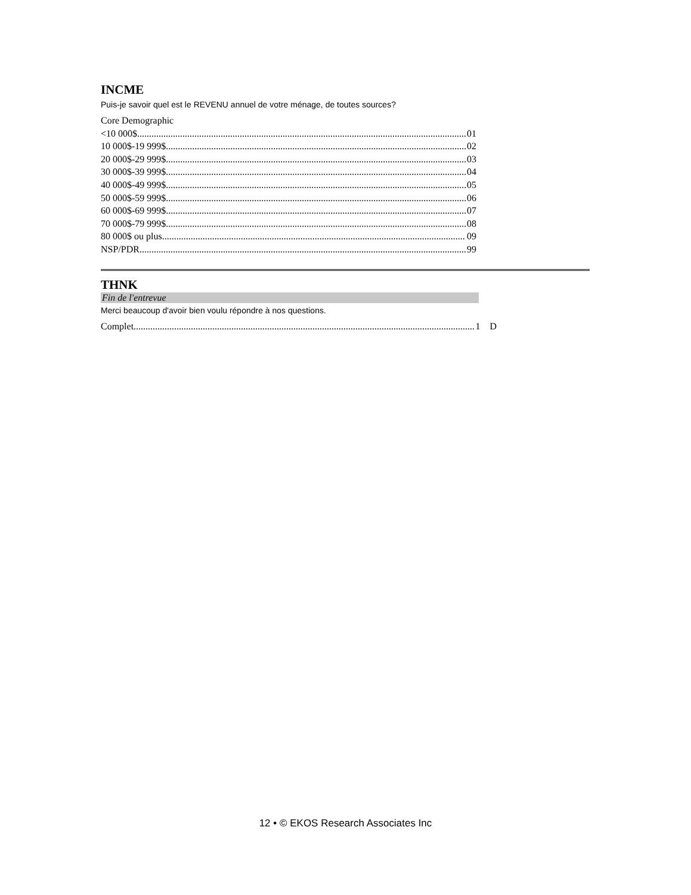INCME
Puis-je savoir quel est le REVENU annuel de votre ménage, de toutes sources?
Core Demographic
<10 000$ 01
10 000$-19 999$ 02
20 000$-29 999$ 03
30 000$-39 999$ 04
40 000$-49 999$ 05
50 000$-59 999$ 06
60 000$-69 999$ 07
70 000$-79 999$ 08
80 000$ ou plus 09
NSP/PDR 99
THNK
Fin de l'entrevue
Merci beaucoup d'avoir bien voulu répondre à nos questions.
Complet 1 D
12 • © EKOS Research Associates Inc